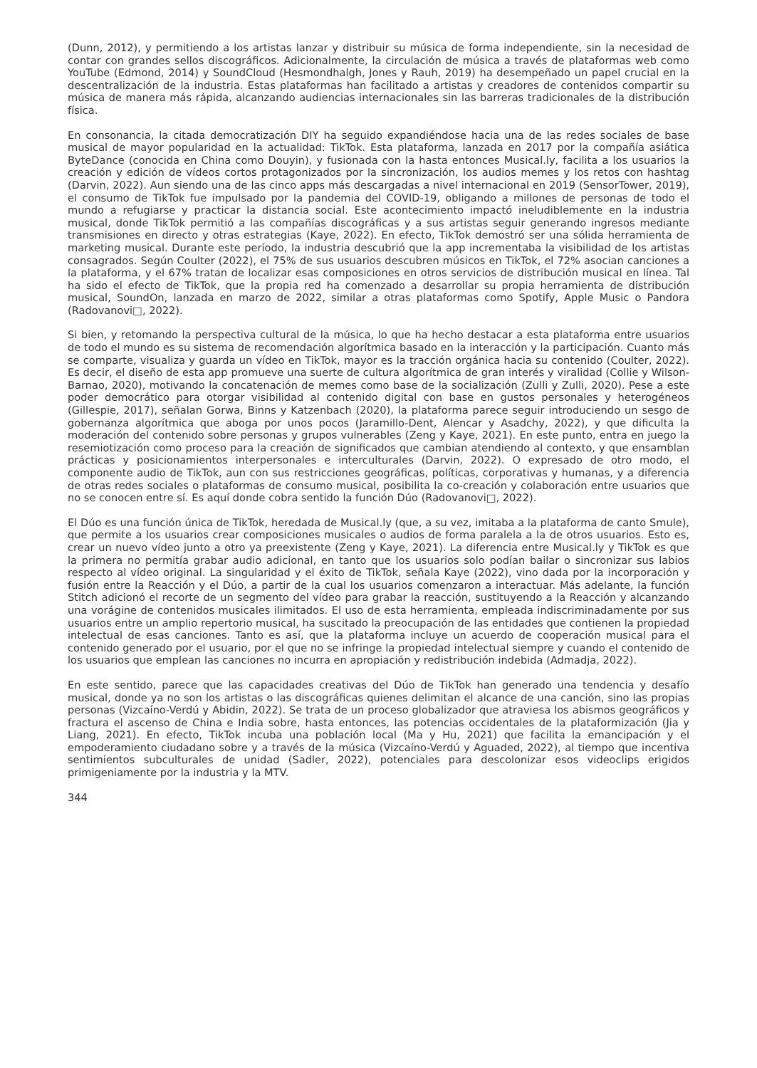(Dunn, 2012), y permitiendo a los artistas lanzar y distribuir su música de forma independiente, sin la necesidad de contar con grandes sellos discográficos. Adicionalmente, la circulación de música a través de plataformas web como YouTube (Edmond, 2014) y SoundCloud (Hesmondhalgh, Jones y Rauh, 2019) ha desempeñado un papel crucial en la descentralización de la industria. Estas plataformas han facilitado a artistas y creadores de contenidos compartir su música de manera más rápida, alcanzando audiencias internacionales sin las barreras tradicionales de la distribución física.
En consonancia, la citada democratización DIY ha seguido expandiéndose hacia una de las redes sociales de base musical de mayor popularidad en la actualidad: TikTok. Esta plataforma, lanzada en 2017 por la compañía asiática ByteDance (conocida en China como Douyin), y fusionada con la hasta entonces Musical.ly, facilita a los usuarios la creación y edición de vídeos cortos protagonizados por la sincronización, los audios memes y los retos con hashtag (Darvin, 2022). Aun siendo una de las cinco apps más descargadas a nivel internacional en 2019 (SensorTower, 2019), el consumo de TikTok fue impulsado por la pandemia del COVID-19, obligando a millones de personas de todo el mundo a refugiarse y practicar la distancia social. Este acontecimiento impactó ineludiblemente en la industria musical, donde TikTok permitió a las compañías discográficas y a sus artistas seguir generando ingresos mediante transmisiones en directo y otras estrategias (Kaye, 2022). En efecto, TikTok demostró ser una sólida herramienta de marketing musical. Durante este período, la industria descubrió que la app incrementaba la visibilidad de los artistas consagrados. Según Coulter (2022), el 75% de sus usuarios descubren músicos en TikTok, el 72% asocian canciones a la plataforma, y el 67% tratan de localizar esas composiciones en otros servicios de distribución musical en línea. Tal ha sido el efecto de TikTok, que la propia red ha comenzado a desarrollar su propia herramienta de distribución musical, SoundOn, lanzada en marzo de 2022, similar a otras plataformas como Spotify, Apple Music o Pandora (Radovanovi□, 2022).
Si bien, y retomando la perspectiva cultural de la música, lo que ha hecho destacar a esta plataforma entre usuarios de todo el mundo es su sistema de recomendación algorítmica basado en la interacción y la participación. Cuanto más se comparte, visualiza y guarda un vídeo en TikTok, mayor es la tracción orgánica hacia su contenido (Coulter, 2022). Es decir, el diseño de esta app promueve una suerte de cultura algorítmica de gran interés y viralidad (Collie y Wilson-Barnao, 2020), motivando la concatenación de memes como base de la socialización (Zulli y Zulli, 2020). Pese a este poder democrático para otorgar visibilidad al contenido digital con base en gustos personales y heterogéneos (Gillespie, 2017), señalan Gorwa, Binns y Katzenbach (2020), la plataforma parece seguir introduciendo un sesgo de gobernanza algorítmica que aboga por unos pocos (Jaramillo-Dent, Alencar y Asadchy, 2022), y que dificulta la moderación del contenido sobre personas y grupos vulnerables (Zeng y Kaye, 2021). En este punto, entra en juego la resemiotización como proceso para la creación de significados que cambian atendiendo al contexto, y que ensamblan prácticas y posicionamientos interpersonales e interculturales (Darvin, 2022). O expresado de otro modo, el componente audio de TikTok, aun con sus restricciones geográficas, políticas, corporativas y humanas, y a diferencia de otras redes sociales o plataformas de consumo musical, posibilita la co-creación y colaboración entre usuarios que no se conocen entre sí. Es aquí donde cobra sentido la función Dúo (Radovanovi□, 2022).
El Dúo es una función única de TikTok, heredada de Musical.ly (que, a su vez, imitaba a la plataforma de canto Smule), que permite a los usuarios crear composiciones musicales o audios de forma paralela a la de otros usuarios. Esto es, crear un nuevo vídeo junto a otro ya preexistente (Zeng y Kaye, 2021). La diferencia entre Musical.ly y TikTok es que la primera no permitía grabar audio adicional, en tanto que los usuarios solo podían bailar o sincronizar sus labios respecto al vídeo original. La singularidad y el éxito de TikTok, señala Kaye (2022), vino dada por la incorporación y fusión entre la Reacción y el Dúo, a partir de la cual los usuarios comenzaron a interactuar. Más adelante, la función Stitch adicionó el recorte de un segmento del vídeo para grabar la reacción, sustituyendo a la Reacción y alcanzando una vorágine de contenidos musicales ilimitados. El uso de esta herramienta, empleada indiscriminadamente por sus usuarios entre un amplio repertorio musical, ha suscitado la preocupación de las entidades que contienen la propiedad intelectual de esas canciones. Tanto es así, que la plataforma incluye un acuerdo de cooperación musical para el contenido generado por el usuario, por el que no se infringe la propiedad intelectual siempre y cuando el contenido de los usuarios que emplean las canciones no incurra en apropiación y redistribución indebida (Admadja, 2022).
En este sentido, parece que las capacidades creativas del Dúo de TikTok han generado una tendencia y desafío musical, donde ya no son los artistas o las discográficas quienes delimitan el alcance de una canción, sino las propias personas (Vizcaíno-Verdú y Abidin, 2022). Se trata de un proceso globalizador que atraviesa los abismos geográficos y fractura el ascenso de China e India sobre, hasta entonces, las potencias occidentales de la plataformización (Jia y Liang, 2021). En efecto, TikTok incuba una población local (Ma y Hu, 2021) que facilita la emancipación y el empoderamiento ciudadano sobre y a través de la música (Vizcaíno-Verdú y Aguaded, 2022), al tiempo que incentiva sentimientos subculturales de unidad (Sadler, 2022), potenciales para descolonizar esos videoclips erigidos primigeniamente por la industria y la MTV.
344